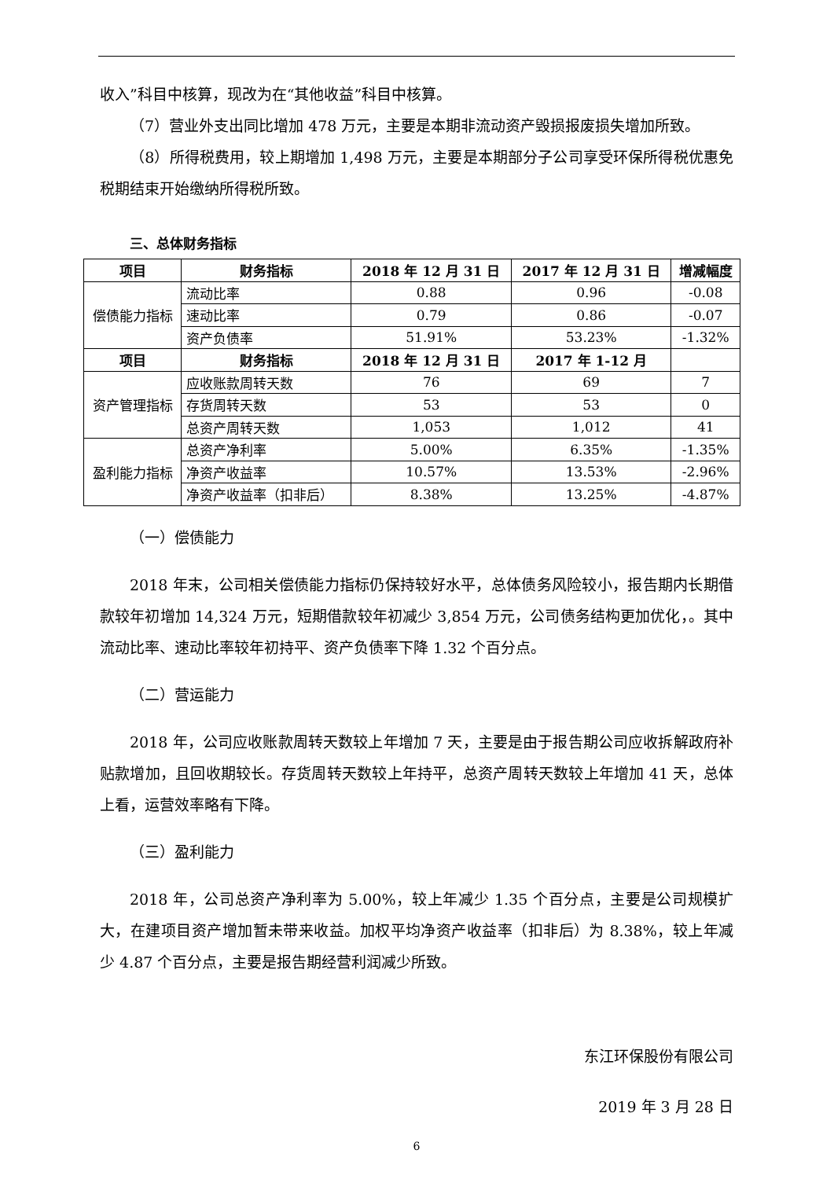收入”科目中核算，现改为在“其他收益”科目中核算。
（7）营业外支出同比增加 478 万元，主要是本期非流动资产毁损报废损失增加所致。
（8）所得税费用，较上期增加 1,498 万元，主要是本期部分子公司享受环保所得税优惠免税期结束开始缴纳所得税所致。
三、总体财务指标
| 项目 | 财务指标 | 2018 年 12 月 31 日 | 2017 年 12 月 31 日 | 增减幅度 |
| --- | --- | --- | --- | --- |
| 偿债能力指标 | 流动比率 | 0.88 | 0.96 | -0.08 |
| | 速动比率 | 0.79 | 0.86 | -0.07 |
| | 资产负债率 | 51.91% | 53.23% | -1.32% |
| 项目 | 财务指标 | 2018 年 12 月 31 日 | 2017 年 1-12 月 | |
| 资产管理指标 | 应收账款周转天数 | 76 | 69 | 7 |
| | 存货周转天数 | 53 | 53 | 0 |
| | 总资产周转天数 | 1,053 | 1,012 | 41 |
| 盈利能力指标 | 总资产净利率 | 5.00% | 6.35% | -1.35% |
| | 净资产收益率 | 10.57% | 13.53% | -2.96% |
| | 净资产收益率（扣非后） | 8.38% | 13.25% | -4.87% |
（一）偿债能力
2018 年末，公司相关偿债能力指标仍保持较好水平，总体债务风险较小，报告期内长期借款较年初增加 14,324 万元，短期借款较年初减少 3,854 万元，公司债务结构更加优化，。其中流动比率、速动比率较年初持平、资产负债率下降 1.32 个百分点。
（二）营运能力
2018 年，公司应收账款周转天数较上年增加 7 天，主要是由于报告期公司应收拆解政府补贴款增加，且回收期较长。存货周转天数较上年持平，总资产周转天数较上年增加 41 天，总体上看，运营效率略有下降。
（三）盈利能力
2018 年，公司总资产净利率为 5.00%，较上年减少 1.35 个百分点，主要是公司规模扩大，在建项目资产增加暂未带来收益。加权平均净资产收益率（扣非后）为 8.38%，较上年减少 4.87 个百分点，主要是报告期经营利润减少所致。
东江环保股份有限公司
2019 年 3 月 28 日
6